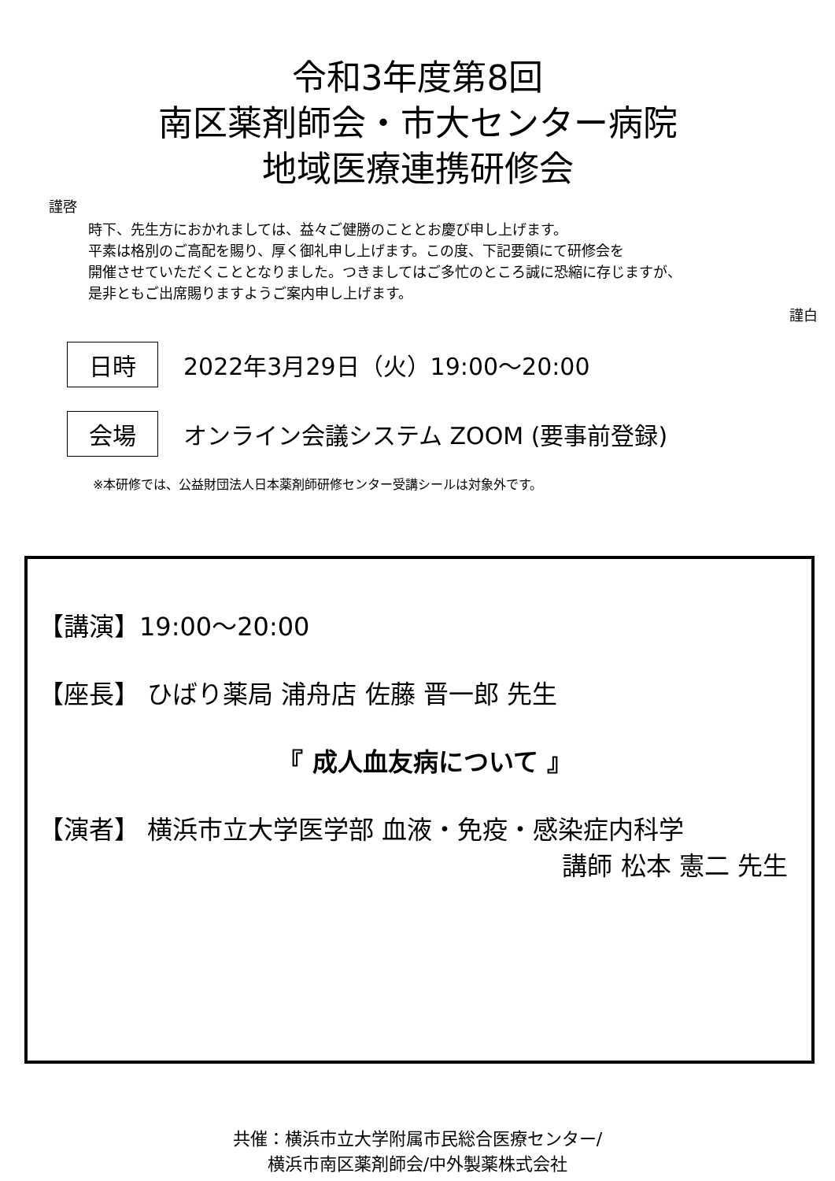令和3年度第8回
南区薬剤師会・市大センター病院
地域医療連携研修会
謹啓
時下、先生方におかれましては、益々ご健勝のこととお慶び申し上げます。
平素は格別のご高配を賜り、厚く御礼申し上げます。この度、下記要領にて研修会を
開催させていただくこととなりました。つきましてはご多忙のところ誠に恐縮に存じますが、
是非ともご出席賜りますようご案内申し上げます。
謹白
日時
2022年3月29日（火）19:00～20:00
会場
オンライン会議システム ZOOM (要事前登録)
※本研修では、公益財団法人日本薬剤師研修センター受講シールは対象外です。
【講演】19:00～20:00
【座長】 ひばり薬局 浦舟店 佐藤 晋一郎 先生
『 成人血友病について 』
【演者】 横浜市立大学医学部 血液・免疫・感染症内科学
講師 松本 憲二 先生
共催：横浜市立大学附属市民総合医療センター/
横浜市南区薬剤師会/中外製薬株式会社